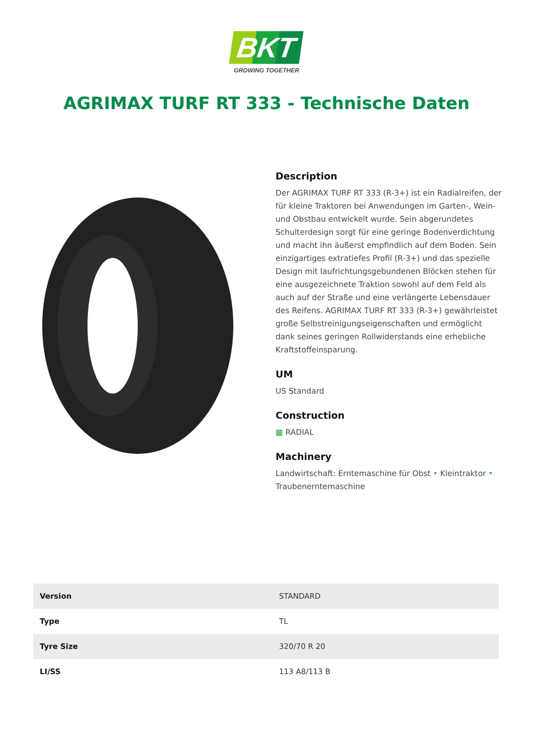BKT
GROWING TOGETHER
AGRIMAX TURF RT 333 - Technische Daten
Description
Der AGRIMAX TURF RT 333 (R-3+) ist ein Radialreifen, der für kleine Traktoren bei Anwendungen im Garten-, Wein- und Obstbau entwickelt wurde. Sein abgerundetes Schulterdesign sorgt für eine geringe Bodenverdichtung und macht ihn äußerst empfindlich auf dem Boden. Sein einzigartiges extratiefes Profil (R-3+) und das spezielle Design mit laufrichtungsgebundenen Blöcken stehen für eine ausgezeichnete Traktion sowohl auf dem Feld als auch auf der Straße und eine verlängerte Lebensdauer des Reifens. AGRIMAX TURF RT 333 (R-3+) gewährleistet große Selbstreinigungseigenschaften und ermöglicht dank seines geringen Rollwiderstands eine erhebliche Kraftstoffeinsparung.
UM
US Standard
Construction
▦ RADIAL
Machinery
Landwirtschaft: Erntemaschine für Obst • Kleintraktor • Traubenerntemaschine
| Version | STANDARD |
| Type | TL |
| Tyre Size | 320/70 R 20 |
| LI/SS | 113 A8/113 B |